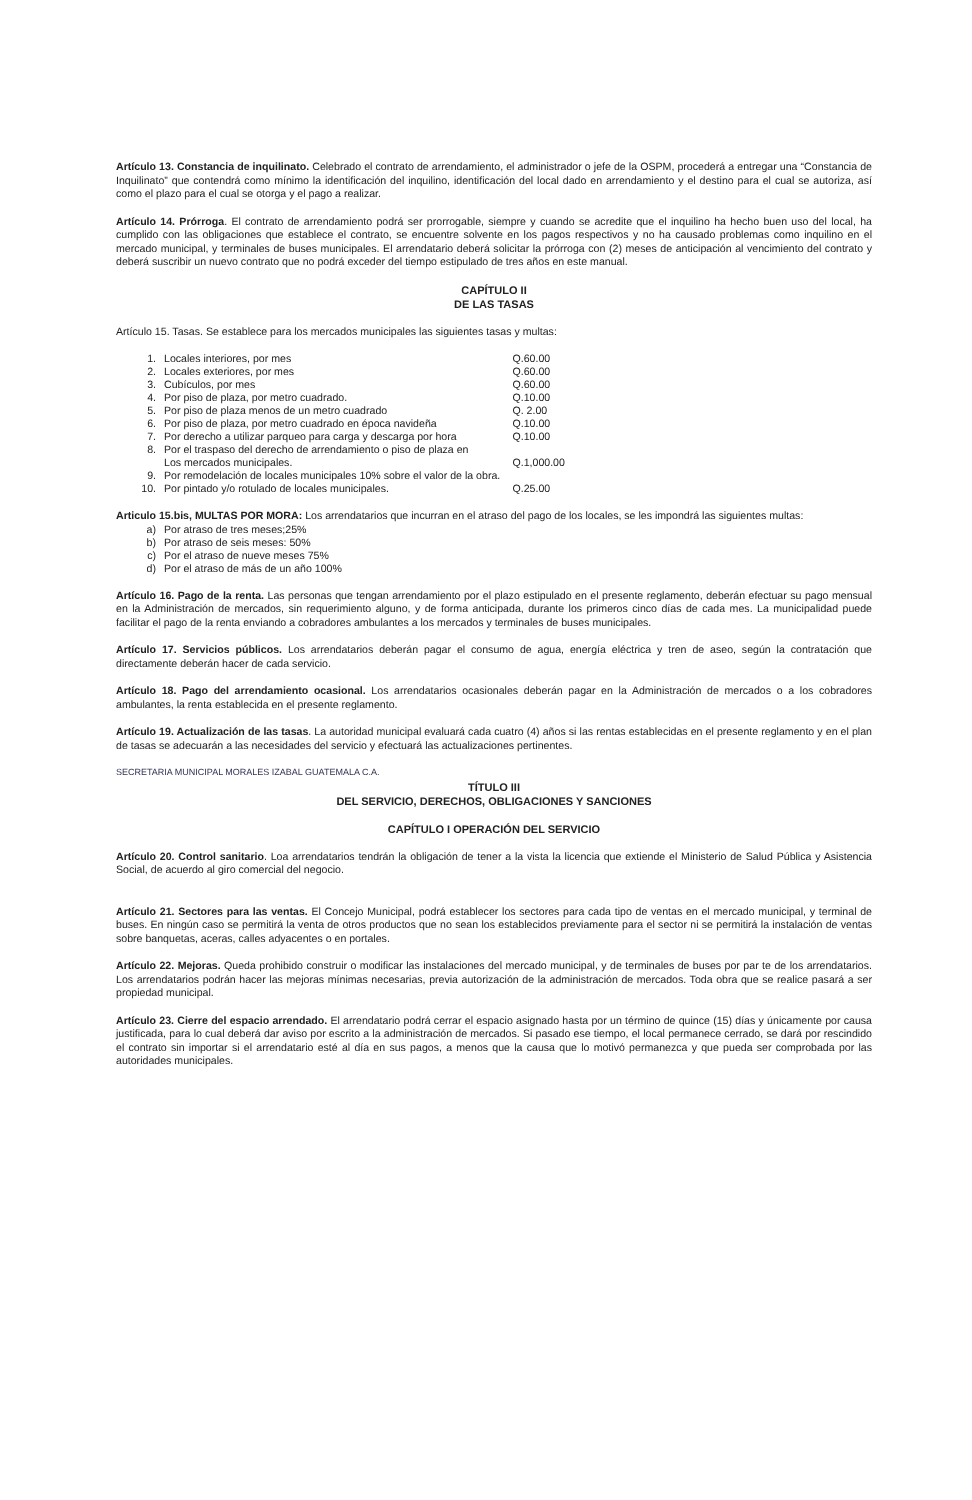Artículo 13. Constancia de inquilinato. Celebrado el contrato de arrendamiento, el administrador o jefe de la OSPM, procederá a entregar una “Constancia de Inquilinato” que contendrá como mínimo la identificación del inquilino, identificación del local dado en arrendamiento y el destino para el cual se autoriza, así como el plazo para el cual se otorga y el pago a realizar.
Artículo 14. Prórroga. El contrato de arrendamiento podrá ser prorrogable, siempre y cuando se acredite que el inquilino ha hecho buen uso del local, ha cumplido con las obligaciones que establece el contrato, se encuentre solvente en los pagos respectivos y no ha causado problemas como inquilino en el mercado municipal, y terminales de buses municipales. El arrendatario deberá solicitar la prórroga con (2) meses de anticipación al vencimiento del contrato y deberá suscribir un nuevo contrato que no podrá exceder del tiempo estipulado de tres años en este manual.
CAPÍTULO II
DE LAS TASAS
Artículo 15. Tasas. Se establece para los mercados municipales las siguientes tasas y multas:
| 1. | Locales interiores, por mes | Q.60.00 |
| 2. | Locales exteriores, por mes | Q.60.00 |
| 3. | Cubículos, por mes | Q.60.00 |
| 4. | Por piso de plaza, por metro cuadrado. | Q.10.00 |
| 5. | Por piso de plaza menos de un metro cuadrado | Q. 2.00 |
| 6. | Por piso de plaza, por metro cuadrado en época navideña | Q.10.00 |
| 7. | Por derecho a utilizar parqueo para carga y descarga por hora | Q.10.00 |
| 8. | Por el traspaso del derecho de arrendamiento o piso de plaza en Los mercados municipales. | Q.1,000.00 |
| 9. | Por remodelación de locales municipales 10% sobre el valor de la obra. | |
| 10. | Por pintado y/o rotulado de locales municipales. | Q.25.00 |
Articulo 15.bis, MULTAS POR MORA: Los arrendatarios que incurran en el atraso del pago de los locales, se les impondrá las siguientes multas:
| a) | Por atraso de tres meses;25% |
| b) | Por atraso de seis meses: 50% |
| c) | Por el atraso de nueve meses 75% |
| d) | Por el atraso de más de un año 100% |
Artículo 16. Pago de la renta. Las personas que tengan arrendamiento por el plazo estipulado en el presente reglamento, deberán efectuar su pago mensual en la Administración de mercados, sin requerimiento alguno, y de forma anticipada, durante los primeros cinco días de cada mes. La municipalidad puede facilitar el pago de la renta enviando a cobradores ambulantes a los mercados y terminales de buses municipales.
Artículo 17. Servicios públicos. Los arrendatarios deberán pagar el consumo de agua, energía eléctrica y tren de aseo, según la contratación que directamente deberán hacer de cada servicio.
Artículo 18. Pago del arrendamiento ocasional. Los arrendatarios ocasionales deberán pagar en la Administración de mercados o a los cobradores ambulantes, la renta establecida en el presente reglamento.
Artículo 19. Actualización de las tasas. La autoridad municipal evaluará cada cuatro (4) años si las rentas establecidas en el presente reglamento y en el plan de tasas se adecuarán a las necesidades del servicio y efectuará las actualizaciones pertinentes.
SECRETARIA MUNICIPAL MORALES IZABAL GUATEMALA C.A.
TÍTULO III
DEL SERVICIO, DERECHOS, OBLIGACIONES Y SANCIONES
CAPÍTULO I OPERACIÓN DEL SERVICIO
Artículo 20. Control sanitario. Loa arrendatarios tendrán la obligación de tener a la vista la licencia que extiende el Ministerio de Salud Pública y Asistencia Social, de acuerdo al giro comercial del negocio.
Artículo 21. Sectores para las ventas. El Concejo Municipal, podrá establecer los sectores para cada tipo de ventas en el mercado municipal, y terminal de buses. En ningún caso se permitirá la venta de otros productos que no sean los establecidos previamente para el sector ni se permitirá la instalación de ventas sobre banquetas, aceras, calles adyacentes o en portales.
Artículo 22. Mejoras. Queda prohibido construir o modificar las instalaciones del mercado municipal, y de terminales de buses por par te de los arrendatarios. Los arrendatarios podrán hacer las mejoras mínimas necesarias, previa autorización de la administración de mercados. Toda obra que se realice pasará a ser propiedad municipal.
Artículo 23. Cierre del espacio arrendado. El arrendatario podrá cerrar el espacio asignado hasta por un término de quince (15) días y únicamente por causa justificada, para lo cual deberá dar aviso por escrito a la administración de mercados. Si pasado ese tiempo, el local permanece cerrado, se dará por rescindido el contrato sin importar si el arrendatario esté al día en sus pagos, a menos que la causa que lo motivó permanezca y que pueda ser comprobada por las autoridades municipales.